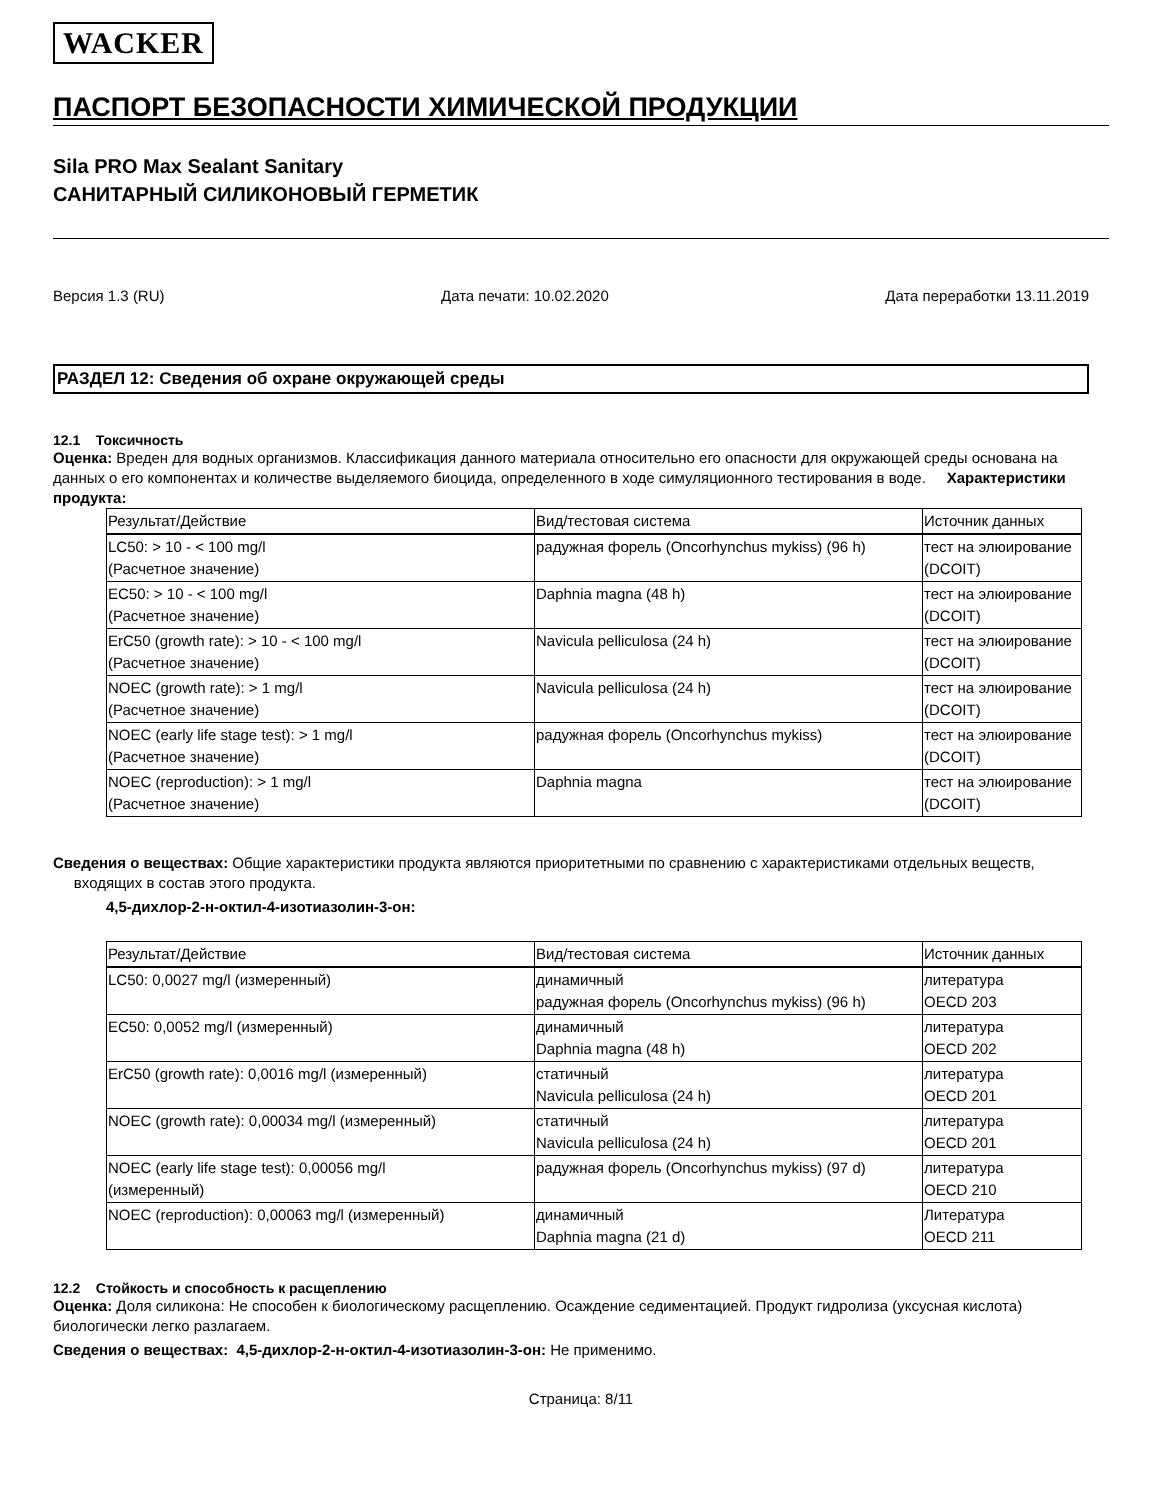WACKER
ПАСПОРТ БЕЗОПАСНОСТИ ХИМИЧЕСКОЙ ПРОДУКЦИИ
Sila PRO Max Sealant Sanitary
САНИТАРНЫЙ СИЛИКОНОВЫЙ ГЕРМЕТИК
Версия 1.3 (RU) Дата печати: 10.02.2020 Дата переработки 13.11.2019
РАЗДЕЛ 12: Сведения об охране окружающей среды
12.1 Токсичность
Оценка: Вреден для водных организмов. Классификация данного материала относительно его опасности для окружающей среды основана на данных о его компонентах и количестве выделяемого биоцида, определенного в ходе симуляционного тестирования в воде. Характеристики продукта:
| Результат/Действие | Вид/тестовая система | Источник данных |
| --- | --- | --- |
| LC50: > 10 - < 100 mg/l (Расчетное значение) | радужная форель (Oncorhynchus mykiss) (96 h) | тест на элюирование (DCOIT) |
| EC50: > 10 - < 100 mg/l (Расчетное значение) | Daphnia magna (48 h) | тест на элюирование (DCOIT) |
| ErC50 (growth rate): > 10 - < 100 mg/l (Расчетное значение) | Navicula pelliculosa (24 h) | тест на элюирование (DCOIT) |
| NOEC (growth rate): > 1 mg/l (Расчетное значение) | Navicula pelliculosa (24 h) | тест на элюирование (DCOIT) |
| NOEC (early life stage test): > 1 mg/l (Расчетное значение) | радужная форель (Oncorhynchus mykiss) | тест на элюирование (DCOIT) |
| NOEC (reproduction): > 1 mg/l (Расчетное значение) | Daphnia magna | тест на элюирование (DCOIT) |
Сведения о веществах: Общие характеристики продукта являются приоритетными по сравнению с характеристиками отдельных веществ, входящих в состав этого продукта.
4,5-дихлор-2-н-октил-4-изотиазолин-3-он:
| Результат/Действие | Вид/тестовая система | Источник данных |
| --- | --- | --- |
| LC50: 0,0027 mg/l (измеренный) | динамичный радужная форель (Oncorhynchus mykiss) (96 h) | литература OECD 203 |
| EC50: 0,0052 mg/l (измеренный) | динамичный Daphnia magna (48 h) | литература OECD 202 |
| ErC50 (growth rate): 0,0016 mg/l (измеренный) | статичный Navicula pelliculosa (24 h) | литература OECD 201 |
| NOEC (growth rate): 0,00034 mg/l (измеренный) | статичный Navicula pelliculosa (24 h) | литература OECD 201 |
| NOEC (early life stage test): 0,00056 mg/l (измеренный) | радужная форель (Oncorhynchus mykiss) (97 d) | литература OECD 210 |
| NOEC (reproduction): 0,00063 mg/l (измеренный) | динамичный Daphnia magna (21 d) | Литература OECD 211 |
12.2 Стойкость и способность к расщеплению
Оценка: Доля силикона: Не способен к биологическому расщеплению. Осаждение седиментацией. Продукт гидролиза (уксусная кислота) биологически легко разлагаем.
Сведения о веществах: 4,5-дихлор-2-н-октил-4-изотиазолин-3-он: Не применимо.
Страница: 8/11